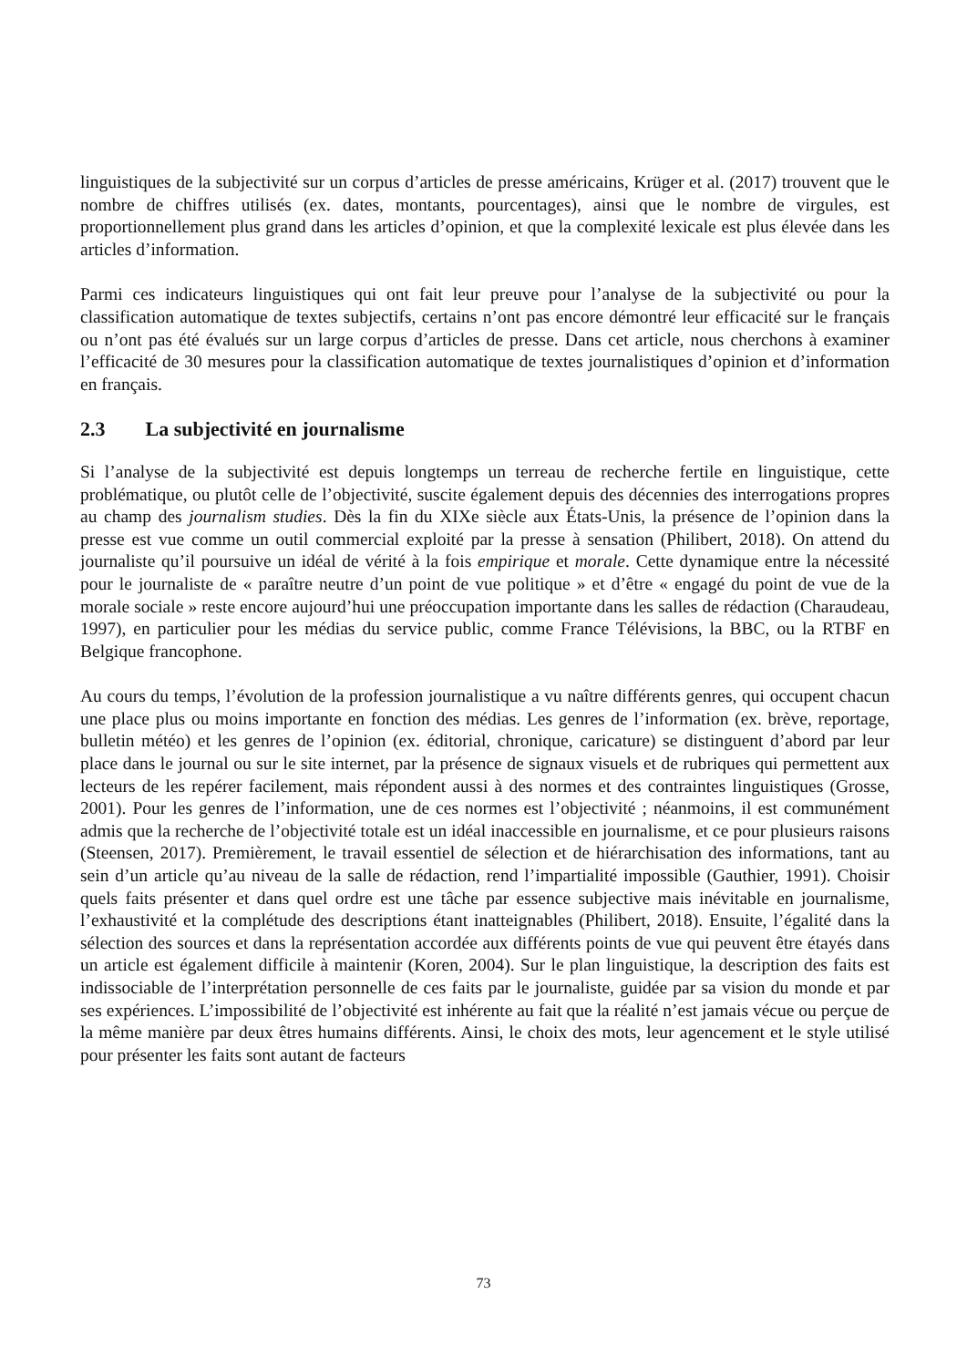linguistiques de la subjectivité sur un corpus d’articles de presse américains, Krüger et al. (2017) trouvent que le nombre de chiffres utilisés (ex. dates, montants, pourcentages), ainsi que le nombre de virgules, est proportionnellement plus grand dans les articles d’opinion, et que la complexité lexicale est plus élevée dans les articles d’information.
Parmi ces indicateurs linguistiques qui ont fait leur preuve pour l’analyse de la subjectivité ou pour la classification automatique de textes subjectifs, certains n’ont pas encore démontré leur efficacité sur le français ou n’ont pas été évalués sur un large corpus d’articles de presse. Dans cet article, nous cherchons à examiner l’efficacité de 30 mesures pour la classification automatique de textes journalistiques d’opinion et d’information en français.
2.3 La subjectivité en journalisme
Si l’analyse de la subjectivité est depuis longtemps un terreau de recherche fertile en linguistique, cette problématique, ou plutôt celle de l’objectivité, suscite également depuis des décennies des interrogations propres au champ des journalism studies. Dès la fin du XIXe siècle aux États-Unis, la présence de l’opinion dans la presse est vue comme un outil commercial exploité par la presse à sensation (Philibert, 2018). On attend du journaliste qu’il poursuive un idéal de vérité à la fois empirique et morale. Cette dynamique entre la nécessité pour le journaliste de « paraître neutre d’un point de vue politique » et d’être « engagé du point de vue de la morale sociale » reste encore aujourd’hui une préoccupation importante dans les salles de rédaction (Charaudeau, 1997), en particulier pour les médias du service public, comme France Télévisions, la BBC, ou la RTBF en Belgique francophone.
Au cours du temps, l’évolution de la profession journalistique a vu naître différents genres, qui occupent chacun une place plus ou moins importante en fonction des médias. Les genres de l’information (ex. brève, reportage, bulletin météo) et les genres de l’opinion (ex. éditorial, chronique, caricature) se distinguent d’abord par leur place dans le journal ou sur le site internet, par la présence de signaux visuels et de rubriques qui permettent aux lecteurs de les repérer facilement, mais répondent aussi à des normes et des contraintes linguistiques (Grosse, 2001). Pour les genres de l’information, une de ces normes est l’objectivité ; néanmoins, il est communément admis que la recherche de l’objectivité totale est un idéal inaccessible en journalisme, et ce pour plusieurs raisons (Steensen, 2017). Premièrement, le travail essentiel de sélection et de hiérarchisation des informations, tant au sein d’un article qu’au niveau de la salle de rédaction, rend l’impartialité impossible (Gauthier, 1991). Choisir quels faits présenter et dans quel ordre est une tâche par essence subjective mais inévitable en journalisme, l’exhaustivité et la complétude des descriptions étant inatteignables (Philibert, 2018). Ensuite, l’égalité dans la sélection des sources et dans la représentation accordée aux différents points de vue qui peuvent être étayés dans un article est également difficile à maintenir (Koren, 2004). Sur le plan linguistique, la description des faits est indissociable de l’interprétation personnelle de ces faits par le journaliste, guidée par sa vision du monde et par ses expériences. L’impossibilité de l’objectivité est inhérente au fait que la réalité n’est jamais vécue ou perçue de la même manière par deux êtres humains différents. Ainsi, le choix des mots, leur agencement et le style utilisé pour présenter les faits sont autant de facteurs
73